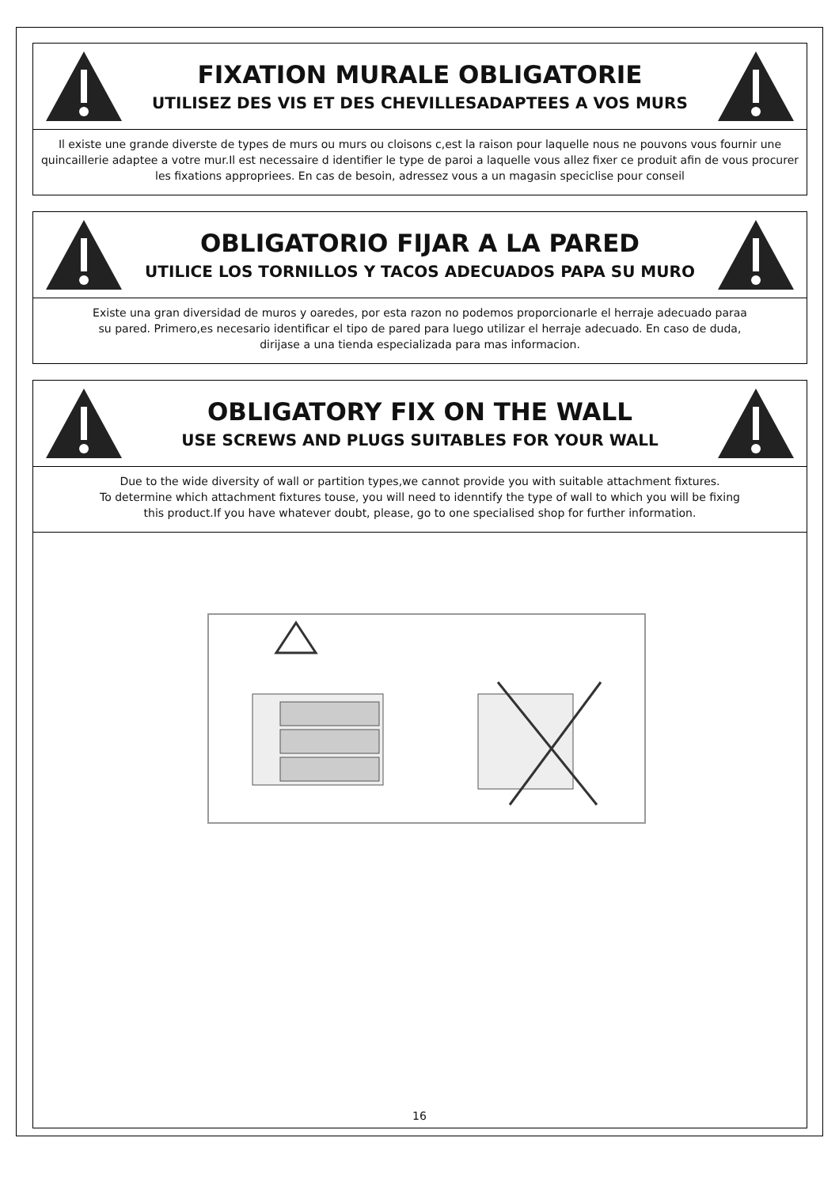FIXATION MURALE OBLIGATORIE
UTILISEZ DES VIS ET DES CHEVILLESADAPTEES A VOS MURS
Il existe une grande diverste de types de murs ou murs ou cloisons c,est la raison pour laquelle nous ne pouvons vous fournir une quincaillerie adaptee a votre mur.Il est necessaire d identifier le type de paroi a laquelle vous allez fixer ce produit afin de vous procurer les fixations appropriees. En cas de besoin, adressez vous a un magasin speciclise pour conseil
OBLIGATORIO FIJAR A LA PARED
UTILICE LOS TORNILLOS Y TACOS ADECUADOS PAPA SU MURO
Existe una gran diversidad de muros y oaredes, por esta razon no podemos proporcionarle el herraje adecuado paraa
su pared. Primero,es necesario identificar el tipo de pared para luego utilizar el herraje adecuado. En caso de duda,
dirijase a una tienda especializada para mas informacion.
OBLIGATORY FIX ON THE WALL
USE SCREWS AND PLUGS SUITABLES FOR YOUR WALL
Due to the wide diversity of wall or partition types,we cannot provide you with suitable attachment fixtures.
To determine which attachment fixtures touse, you will need to idenntify the type of wall to which you will be fixing
this product.If you have whatever doubt, please, go to one specialised shop for further information.
16